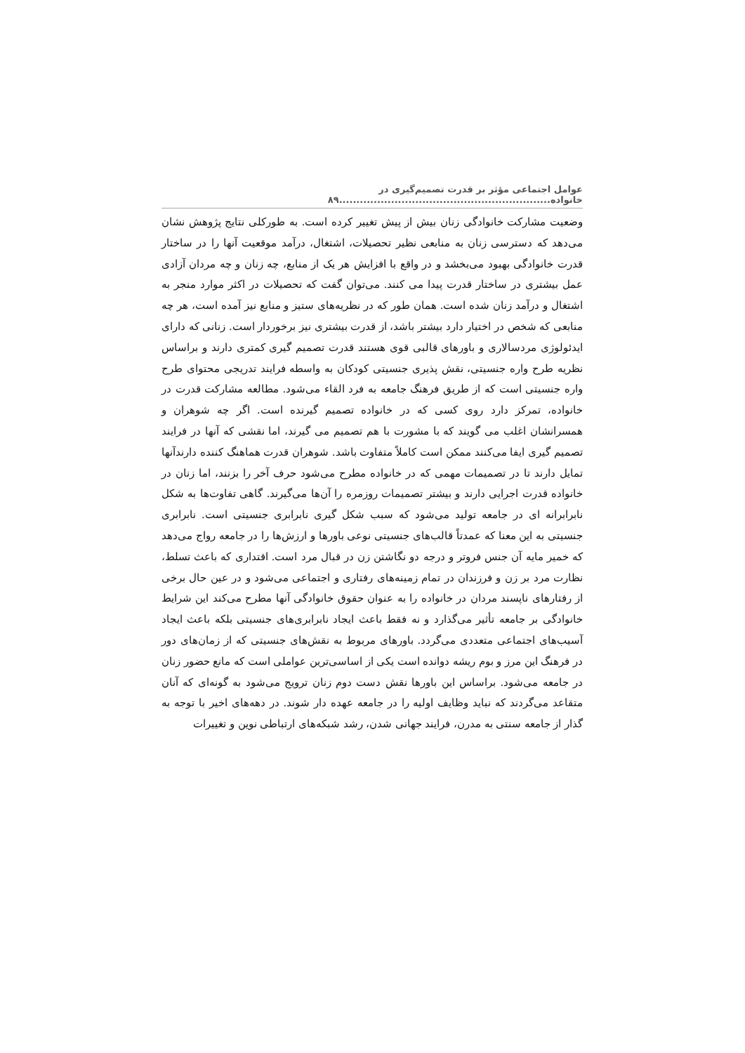عوامل اجتماعی مؤثر بر قدرت تصمیم‌گیری در خانواده.............................................................۸۹
وضعیت مشارکت خانوادگی زنان بیش از پیش تغییر کرده است. به طورکلی نتایج پژوهش نشان می‌دهد که دسترسی زنان به منابعی نظیر تحصیلات، اشتغال، درآمد موقعیت آنها را در ساختار قدرت خانوادگی بهبود می‌بخشد و در واقع با افزایش هر یک از منابع، چه زنان و چه مردان آزادی عمل بیشتری در ساختار قدرت پیدا می کنند. می‌توان گفت که تحصیلات در اکثر موارد منجر به اشتغال و درآمد زنان شده است. همان طور که در نظریه‌های ستیز و منابع نیز آمده است، هر چه منابعی که شخص در اختیار دارد بیشتر باشد، از قدرت بیشتری نیز برخوردار است. زنانی که دارای ایدئولوژی مردسالاری و باورهای قالبی قوی هستند قدرت تصمیم گیری کمتری دارند و براساس نظریه طرح واره جنسیتی، نقش پذیری جنسیتی کودکان به واسطه فرایند تدریجی محتوای طرح واره جنسیتی است که از طریق فرهنگ جامعه به فرد القاء می‌شود. مطالعه مشارکت قدرت در خانواده، تمرکز دارد روی کسی که در خانواده تصمیم گیرنده است. اگر چه شوهران و همسرانشان اغلب می گویند که با مشورت با هم تصمیم می گیرند، اما نقشی که آنها در فرایند تصمیم گیری ایفا می‌کنند ممکن است کاملاً متفاوت باشد. شوهران قدرت هماهنگ کننده دارندآنها تمایل دارند تا در تصمیمات مهمی که در خانواده مطرح می‌شود حرف آخر را بزنند، اما زنان در خانواده قدرت اجرایی دارند و بیشتر تصمیمات روزمره را آن‌ها می‌گیرند. گاهی تفاوت‌ها به شکل نابرابرانه ای در جامعه تولید می‌شود که سبب شکل گیری نابرابری جنسیتی است. نابرابری جنسیتی به این معنا که عمدتاً قالب‌های جنسیتی نوعی باورها و ارزش‌ها را در جامعه رواج می‌دهد که خمیر مایه آن جنس فروتر و درجه دو نگاشتن زن در قبال مرد است. اقتداری که باعث تسلط، نظارت مرد بر زن و فرزندان در تمام زمینه‌های رفتاری و اجتماعی می‌شود و در عین حال برخی از رفتارهای ناپسند مردان در خانواده را به عنوان حقوق خانوادگی آنها مطرح می‌کند این شرایط خانوادگی بر جامعه تأثیر می‌گذارد و نه فقط باعث ایجاد نابرابری‌های جنسیتی بلکه باعث ایجاد آسیب‌های اجتماعی متعددی می‌گردد. باورهای مربوط به نقش‌های جنسیتی که از زمان‌های دور در فرهنگ این مرز و بوم ریشه دوانده است یکی از اساسی‌ترین عواملی است که مانع حضور زنان در جامعه می‌شود. براساس این باورها نقش دست دوم زنان ترویج می‌شود به گونه‌ای که آنان متقاعد می‌گردند که نباید وظایف اولیه را در جامعه عهده دار شوند. در دهه‌های اخیر با توجه به گذار از جامعه سنتی به مدرن، فرایند جهانی شدن، رشد شبکه‌های ارتباطی نوین و تغییرات